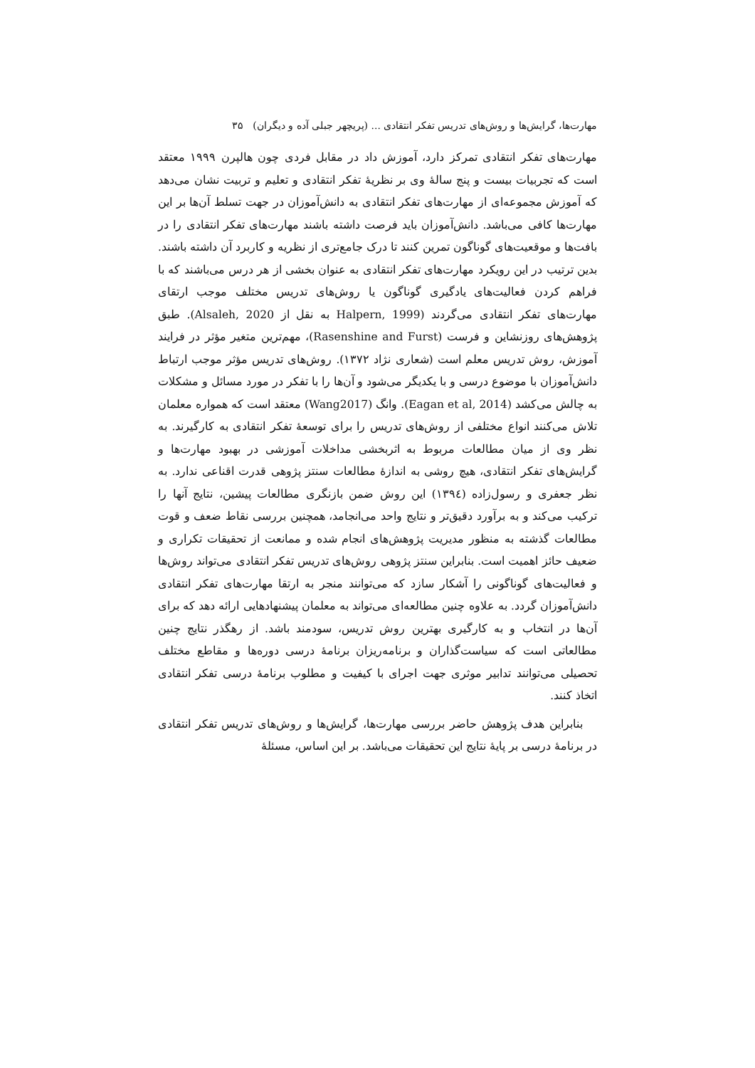مهارت‌ها، گرایش‌ها و روش‌های تدریس تفکر انتقادی ... (پریچهر جبلی آده و دیگران) ۳۵
مهارت‌های تفکر انتقادی تمرکز دارد، آموزش داد در مقابل فردی چون هالپرن ۱۹۹۹ معتقد است که تجربیات بیست و پنج سالهٔ وی بر نظریهٔ تفکر انتقادی و تعلیم و تربیت نشان می‌دهد که آموزش مجموعه‌ای از مهارت‌های تفکر انتقادی به دانش‌آموزان در جهت تسلط آن‌ها بر این مهارت‌ها کافی می‌باشد. دانش‌آموزان باید فرصت داشته باشند مهارت‌های تفکر انتقادی را در بافت‌ها و موقعیت‌های گوناگون تمرین کنند تا درک جامع‌تری از نظریه و کاربرد آن داشته باشند. بدین ترتیب در این رویکرد مهارت‌های تفکر انتقادی به عنوان بخشی از هر درس می‌باشند که با فراهم کردن فعالیت‌های یادگیری گوناگون یا روش‌های تدریس مختلف موجب ارتقای مهارت‌های تفکر انتقادی می‌گردند (Halpern, 1999 به نقل از Alsaleh, 2020). طبق پژوهش‌های روزنشاین و فرست (Rasenshine and Furst)، مهم‌ترین متغیر مؤثر در فرایند آموزش، روش تدریس معلم است (شعاری نژاد ۱۳۷۲). روش‌های تدریس مؤثر موجب ارتباط دانش‌آموزان با موضوع درسی و با یکدیگر می‌شود و آن‌ها را با تفکر در مورد مسائل و مشکلات به چالش می‌کشد (Eagan et al, 2014). وانگ (Wang2017) معتقد است که همواره معلمان تلاش می‌کنند انواع مختلفی از روش‌های تدریس را برای توسعهٔ تفکر انتقادی به کارگیرند. به نظر وی از میان مطالعات مربوط به اثربخشی مداخلات آموزشی در بهبود مهارت‌ها و گرایش‌های تفکر انتقادی، هیچ روشی به اندازهٔ مطالعات سنتز پژوهی قدرت اقناعی ندارد. به نظر جعفری و رسول‌زاده (۱۳۹٤) این روش ضمن بازنگری مطالعات پیشین، نتایج آنها را ترکیب می‌کند و به برآورد دقیق‌تر و نتایج واحد می‌انجامد، همچنین بررسی نقاط ضعف و قوت مطالعات گذشته به منظور مدیریت پژوهش‌های انجام شده و ممانعت از تحقیقات تکراری و ضعیف حائز اهمیت است. بنابراین سنتز پژوهی روش‌های تدریس تفکر انتقادی می‌تواند روش‌ها و فعالیت‌های گوناگونی را آشکار سازد که می‌توانند منجر به ارتقا مهارت‌های تفکر انتقادی دانش‌آموزان گردد. به علاوه چنین مطالعه‌ای می‌تواند به معلمان پیشنهادهایی ارائه دهد که برای آن‌ها در انتخاب و به کارگیری بهترین روش تدریس، سودمند باشد. از رهگذر نتایج چنین مطالعاتی است که سیاست‌گذاران و برنامه‌ریزان برنامهٔ درسی دوره‌ها و مقاطع مختلف تحصیلی می‌توانند تدابیر موثری جهت اجرای با کیفیت و مطلوب برنامهٔ درسی تفکر انتقادی اتخاذ کنند.
بنابراین هدف پژوهش حاضر بررسی مهارت‌ها، گرایش‌ها و روش‌های تدریس تفکر انتقادی در برنامهٔ درسی بر پایهٔ نتایج این تحقیقات می‌باشد. بر این اساس، مسئلهٔ